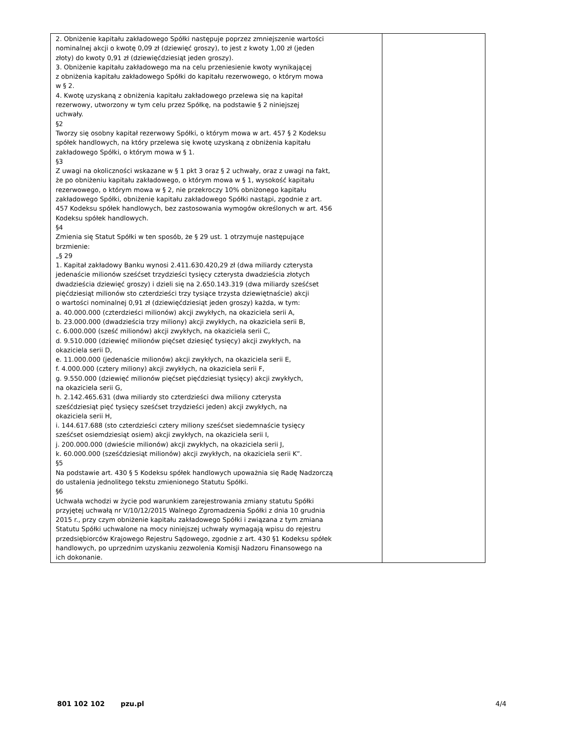| 2. Obniżenie kapitału zakładowego Spółki następuje poprzez zmniejszenie wartości nominalnej akcji o kwotę 0,09 zł (dziewięć groszy), to jest z kwoty 1,00 zł (jeden złoty) do kwoty 0,91 zł (dziewięćdziesiąt jeden groszy). 3. Obniżenie kapitału zakładowego ma na celu przeniesienie kwoty wynikającej z obniżenia kapitału zakładowego Spółki do kapitału rezerwowego, o którym mowa w § 2. 4. Kwotę uzyskaną z obniżenia kapitału zakładowego przelewa się na kapitał rezerwowy, utworzony w tym celu przez Spółkę, na podstawie § 2 niniejszej uchwały. §2 Tworzy się osobny kapitał rezerwowy Spółki, o którym mowa w art. 457 § 2 Kodeksu spółek handlowych, na który przelewa się kwotę uzyskaną z obniżenia kapitału zakładowego Spółki, o którym mowa w § 1. §3 Z uwagi na okoliczności wskazane w § 1 pkt 3 oraz § 2 uchwały, oraz z uwagi na fakt, że po obniżeniu kapitału zakładowego, o którym mowa w § 1, wysokość kapitału rezerwowego, o którym mowa w § 2, nie przekroczy 10% obniżonego kapitału zakładowego Spółki, obniżenie kapitału zakładowego Spółki nastąpi, zgodnie z art. 457 Kodeksu spółek handlowych, bez zastosowania wymogów określonych w art. 456 Kodeksu spółek handlowych. §4 Zmienia się Statut Spółki w ten sposób, że § 29 ust. 1 otrzymuje następujące brzmienie: „§ 29 1. Kapitał zakładowy Banku wynosi 2.411.630.420,29 zł (dwa miliardy czterysta jedenaście milionów sześćset trzydzieści tysięcy czterysta dwadzieścia złotych dwadzieścia dziewięć groszy) i dzieli się na 2.650.143.319 (dwa miliardy sześćset pięćdziesiąt milionów sto czterdzieści trzy tysiące trzysta dziewiętnaście) akcji o wartości nominalnej 0,91 zł (dziewięćdziesiąt jeden groszy) każda, w tym: a. 40.000.000 (czterdzieści milionów) akcji zwykłych, na okaziciela serii A, b. 23.000.000 (dwadzieścia trzy miliony) akcji zwykłych, na okaziciela serii B, c. 6.000.000 (sześć milionów) akcji zwykłych, na okaziciela serii C, d. 9.510.000 (dziewięć milionów pięćset dziesięć tysięcy) akcji zwykłych, na okaziciela serii D, e. 11.000.000 (jedenaście milionów) akcji zwykłych, na okaziciela serii E, f. 4.000.000 (cztery miliony) akcji zwykłych, na okaziciela serii F, g. 9.550.000 (dziewięć milionów pięćset pięćdziesiąt tysięcy) akcji zwykłych, na okaziciela serii G, h. 2.142.465.631 (dwa miliardy sto czterdzieści dwa miliony czterysta sześćdziesiąt pięć tysięcy sześćset trzydzieści jeden) akcji zwykłych, na okaziciela serii H, i. 144.617.688 (sto czterdzieści cztery miliony sześćset siedemnaście tysięcy sześćset osiemdziesiąt osiem) akcji zwykłych, na okaziciela serii I, j. 200.000.000 (dwieście milionów) akcji zwykłych, na okaziciela serii J, k. 60.000.000 (sześćdziesiąt milionów) akcji zwykłych, na okaziciela serii K”. §5 Na podstawie art. 430 § 5 Kodeksu spółek handlowych upoważnia się Radę Nadzorczą do ustalenia jednolitego tekstu zmienionego Statutu Spółki. §6 Uchwała wchodzi w życie pod warunkiem zarejestrowania zmiany statutu Spółki przyjętej uchwałą nr V/10/12/2015 Walnego Zgromadzenia Spółki z dnia 10 grudnia 2015 r., przy czym obniżenie kapitału zakładowego Spółki i związana z tym zmiana Statutu Spółki uchwalone na mocy niniejszej uchwały wymagają wpisu do rejestru przedsiębiorców Krajowego Rejestru Sądowego, zgodnie z art. 430 §1 Kodeksu spółek handlowych, po uprzednim uzyskaniu zezwolenia Komisji Nadzoru Finansowego na ich dokonanie. | |
801 102 102 pzu.pl 4/4